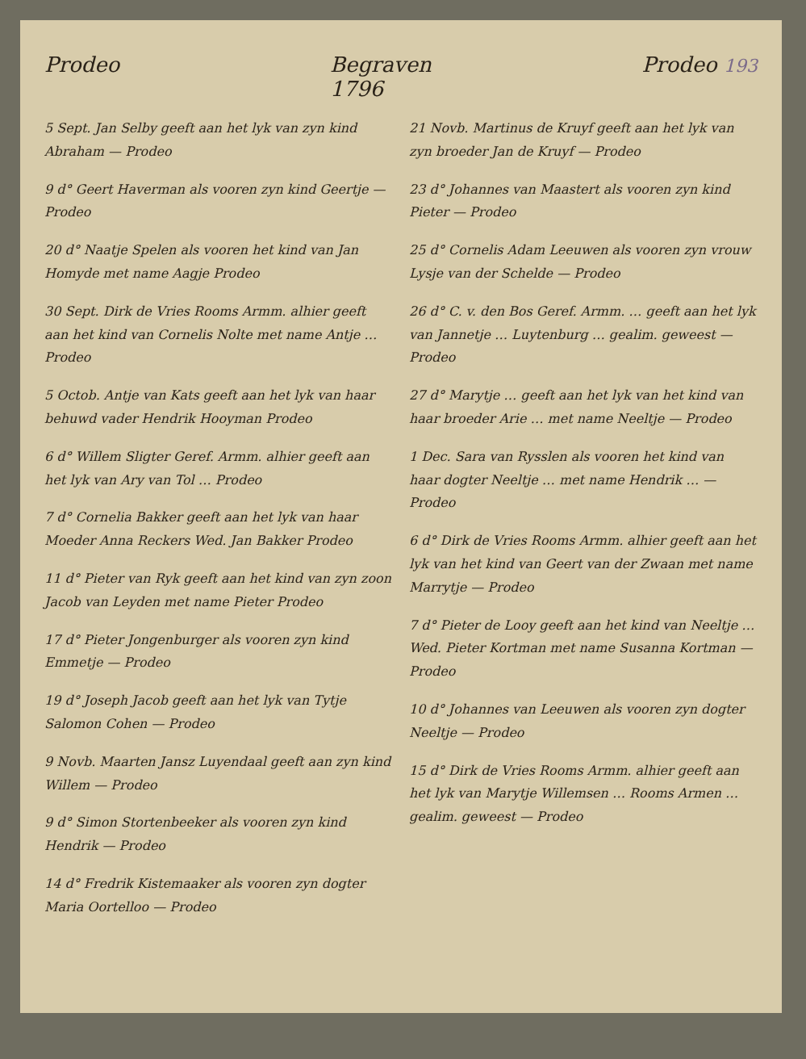Prodeo Begraven
1796 Prodeo 193
5 Sept. Jan Selby geeft aan het lyk van zyn kind Abraham — Prodeo
9 d° Geert Haverman als vooren zyn kind Geertje — Prodeo
20 d° Naatje Spelen als vooren het kind van Jan Homyde met name Aagje Prodeo
30 Sept. Dirk de Vries Rooms Armm. alhier geeft aan het kind van Cornelis Nolte met name Antje … Prodeo
5 Octob. Antje van Kats geeft aan het lyk van haar behuwd vader Hendrik Hooyman Prodeo
6 d° Willem Sligter Geref. Armm. alhier geeft aan het lyk van Ary van Tol … Prodeo
7 d° Cornelia Bakker geeft aan het lyk van haar Moeder Anna Reckers Wed. Jan Bakker Prodeo
11 d° Pieter van Ryk geeft aan het kind van zyn zoon Jacob van Leyden met name Pieter Prodeo
17 d° Pieter Jongenburger als vooren zyn kind Emmetje — Prodeo
19 d° Joseph Jacob geeft aan het lyk van Tytje Salomon Cohen — Prodeo
9 Novb. Maarten Jansz Luyendaal geeft aan zyn kind Willem — Prodeo
9 d° Simon Stortenbeeker als vooren zyn kind Hendrik — Prodeo
14 d° Fredrik Kistemaaker als vooren zyn dogter Maria Oortelloo — Prodeo
21 Novb. Martinus de Kruyf geeft aan het lyk van zyn broeder Jan de Kruyf — Prodeo
23 d° Johannes van Maastert als vooren zyn kind Pieter — Prodeo
25 d° Cornelis Adam Leeuwen als vooren zyn vrouw Lysje van der Schelde — Prodeo
26 d° C. v. den Bos Geref. Armm. … geeft aan het lyk van Jannetje … Luytenburg … gealim. geweest — Prodeo
27 d° Marytje … geeft aan het lyk van het kind van haar broeder Arie … met name Neeltje — Prodeo
1 Dec. Sara van Rysslen als vooren het kind van haar dogter Neeltje … met name Hendrik … — Prodeo
6 d° Dirk de Vries Rooms Armm. alhier geeft aan het lyk van het kind van Geert van der Zwaan met name Marrytje — Prodeo
7 d° Pieter de Looy geeft aan het kind van Neeltje … Wed. Pieter Kortman met name Susanna Kortman — Prodeo
10 d° Johannes van Leeuwen als vooren zyn dogter Neeltje — Prodeo
15 d° Dirk de Vries Rooms Armm. alhier geeft aan het lyk van Marytje Willemsen … Rooms Armen … gealim. geweest — Prodeo